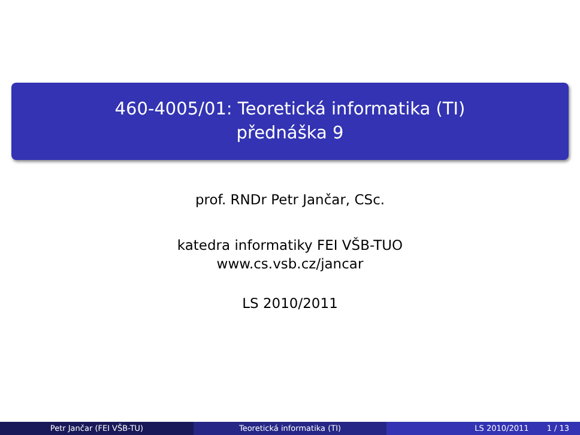460-4005/01: Teoretická informatika (TI)
přednáška 9
prof. RNDr Petr Jančar, CSc.
katedra informatiky FEI VŠB-TUO
www.cs.vsb.cz/jancar
LS 2010/2011
Petr Jančar (FEI VŠB-TU) Teoretická informatika (TI) LS 2010/2011 1 / 13